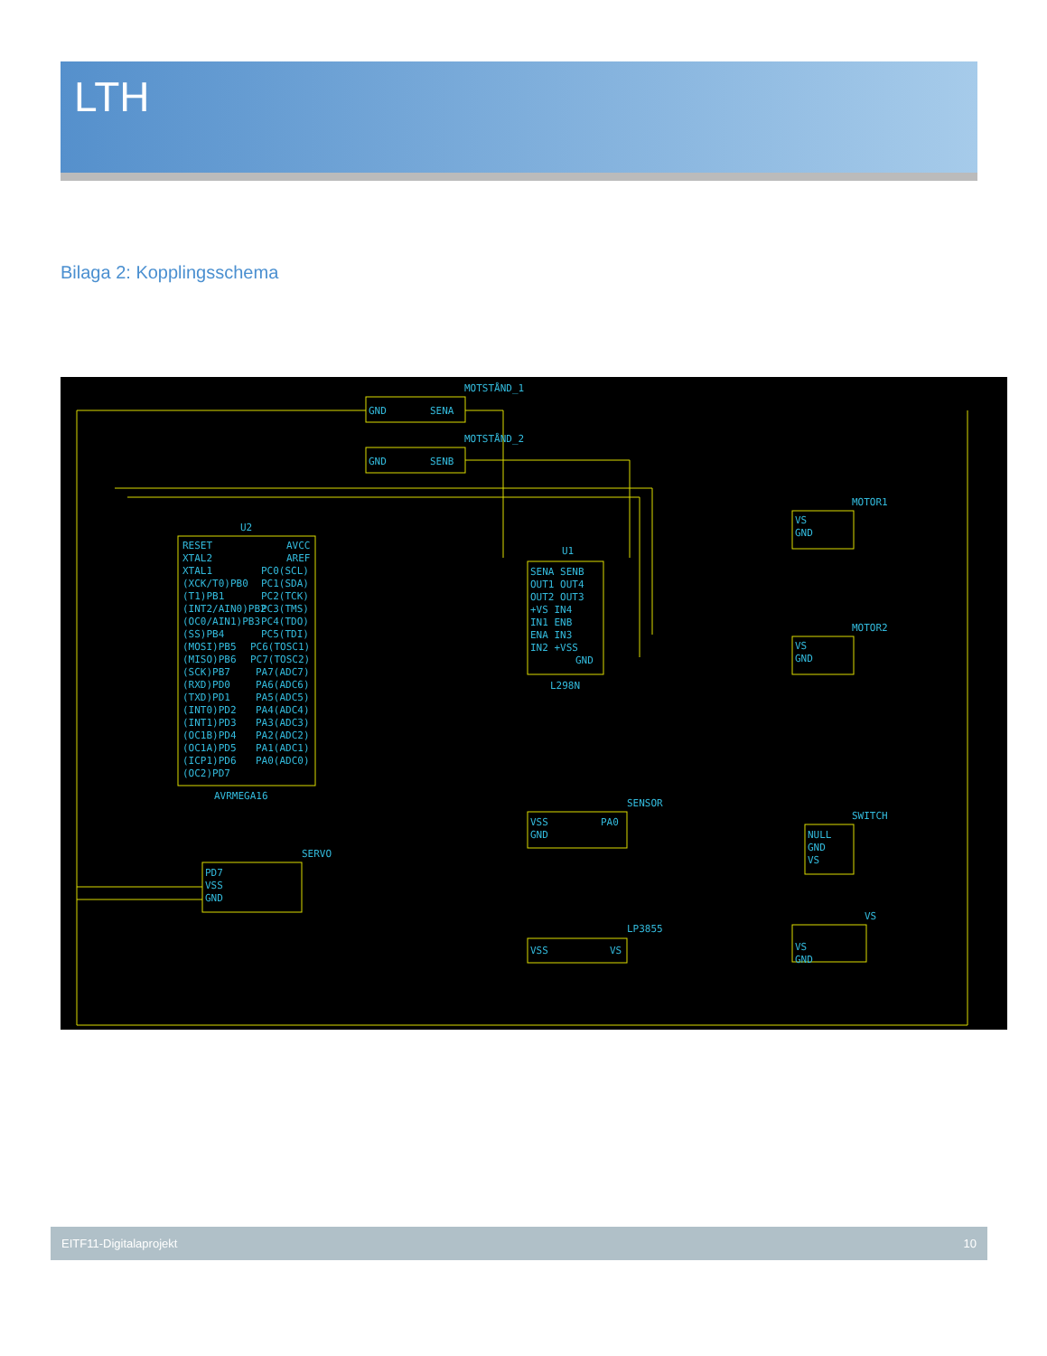LTH
Bilaga 2: Kopplingsschema
MOTSTÅND_1
GND
SENA
MOTSTÅND_2
GND
SENB
U2
RESET
XTAL2
XTAL1
(XCK/T0)PB0
(T1)PB1
(INT2/AIN0)PB2
(OC0/AIN1)PB3
(SS)PB4
(MOSI)PB5
(MISO)PB6
(SCK)PB7
(RXD)PD0
(TXD)PD1
(INT0)PD2
(INT1)PD3
(OC1B)PD4
(OC1A)PD5
(ICP1)PD6
(OC2)PD7
AVCC
AREF
PC0(SCL)
PC1(SDA)
PC2(TCK)
PC3(TMS)
PC4(TDO)
PC5(TDI)
PC6(TOSC1)
PC7(TOSC2)
PA7(ADC7)
PA6(ADC6)
PA5(ADC5)
PA4(ADC4)
PA3(ADC3)
PA2(ADC2)
PA1(ADC1)
PA0(ADC0)
AVRMEGA16
U1
SENA SENB
OUT1 OUT4
OUT2 OUT3
+VS IN4
IN1 ENB
ENA IN3
IN2 +VSS
GND
L298N
MOTOR1
VS
GND
MOTOR2
VS
GND
SENSOR
VSS
GND
PA0
SERVO
PD7
VSS
GND
SWITCH
NULL
GND
VS
LP3855
VSS
VS
VS
VS
GND
EITF11-Digitalaprojekt 10